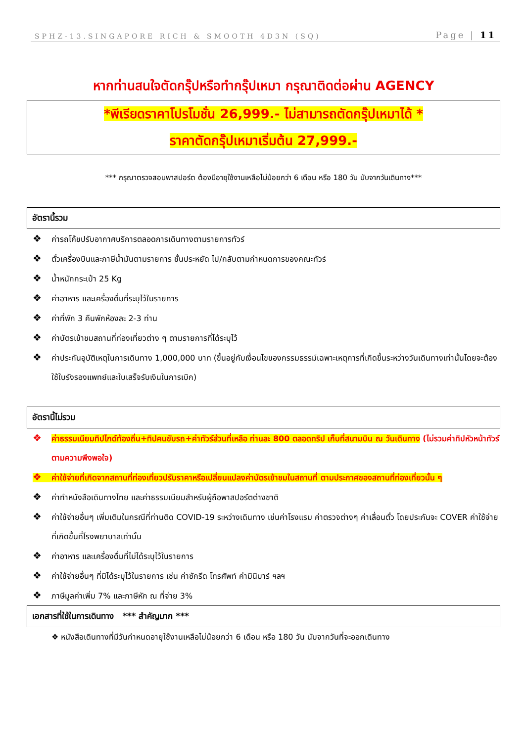SPHZ-13.SINGAPORE RICH & SMOOTH 4D3N (SQ) Page | 11
หากท่านสนใจตัดกรุ๊ปหรือทำกรุ๊ปเหมา กรุณาติดต่อผ่าน AGENCY
*พีเรียดราคาโปรโมชั่น 26,999.- ไม่สามารถตัดกรุ๊ปเหมาได้ *
ราคาตัดกรุ๊ปเหมาเริ่มต้น 27,999.-
*** กรุณาตรวจสอบพาสปอร์ต ต้องมีอายุใช้งานเหลือไม่น้อยกว่า 6 เดือน หรือ 180 วัน นับจากวันเดินทาง***
อัตรานี้รวม
❖ ค่ารถโค้ชปรับอากาศบริการตลอดการเดินทางตามรายการทัวร์
❖ ตั๋วเครื่องบินและภาษีน้ำมันตามรายการ ชั้นประหยัด ไป/กลับตามกำหนดการของคณะทัวร์
❖ น้ำหนักกระเป๋า 25 Kg
❖ ค่าอาหาร และเครื่องดื่มที่ระบุไว้ในรายการ
❖ ค่าที่พัก 3 คืนพักห้องละ 2-3 ท่าน
❖ ค่าบัตรเข้าชมสถานที่ท่องเที่ยวต่าง ๆ ตามรายการที่ได้ระบุไว้
❖ ค่าประกันอุบัติเหตุในการเดินทาง 1,000,000 บาท (ขึ้นอยู่กับเงื่อนไขของกรรมธรรม์เฉพาะเหตุการที่เกิดขึ้นระหว่างวันเดินทางเท่านั้นโดยจะต้องใช้ใบรังรองแพทย์และใบเสร็จรับเงินในการเบิก)
อัตรานี้ไม่รวม
❖ ค่าธรรมเนียมทิปไกด์ท้องถิ่น+ทิปคนขับรถ+ค่าทัวร์ส่วนที่เหลือ ท่านละ 800 ตลอดทริป เก็บที่สนามบิน ณ วันเดินทาง (ไม่รวมค่าทิปหัวหน้าทัวร์ตามความพึงพอใจ)
❖ ค่าใช้จ่ายที่เกิดจากสถานที่ท่องเที่ยวปรับราคาหรือเปลี่ยนแปลงค่าบัตรเข้าชมในสถานที่ ตามประกาศของสถานที่ท่องเที่ยวนั้น ๆ
❖ ค่าทำหนังสือเดินทางไทย และค่าธรรมเนียมสำหรับผู้ถือพาสปอร์ตต่างชาติ
❖ ค่าใช้จ่ายอื่นๆ เพิ่มเติมในกรณีที่ท่านติด COVID-19 ระหว่างเดินทาง เช่นค่าโรงแรม ค่าตรวจต่างๆ ค่าเลื่อนตั๋ว โดยประกันจะ COVER ค่าใช้จ่ายที่เกิดขึ้นที่โรงพยาบาลเท่านั้น
❖ ค่าอาหาร และเครื่องดื่มที่ไม่ได้ระบุไว้ในรายการ
❖ ค่าใช้จ่ายอื่นๆ ที่มิได้ระบุไว้ในรายการ เช่น ค่าซักรีด โทรศัพท์ ค่ามินิบาร์ ฯลฯ
❖ ภาษีมูลค่าเพิ่ม 7% และภาษีหัก ณ ที่จ่าย 3%
เอกสารที่ใช้ในการเดินทาง *** สำคัญมาก ***
❖ หนังสือเดินทางที่มีวันกำหนดอายุใช้งานเหลือไม่น้อยกว่า 6 เดือน หรือ 180 วัน นับจากวันที่จะออกเดินทาง